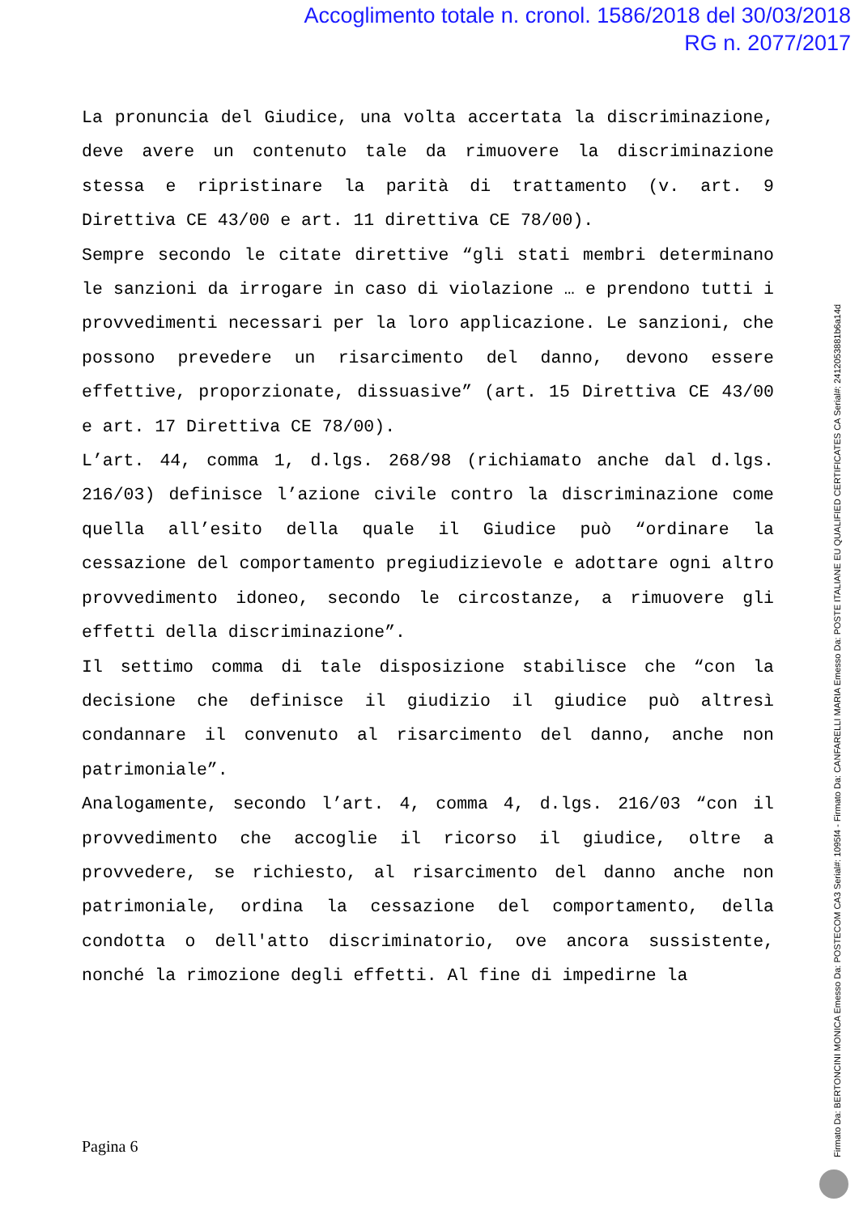Accoglimento totale n. cronol. 1586/2018 del 30/03/2018
RG n. 2077/2017
La pronuncia del Giudice, una volta accertata la discriminazione, deve avere un contenuto tale da rimuovere la discriminazione stessa e ripristinare la parità di trattamento (v. art. 9 Direttiva CE 43/00 e art. 11 direttiva CE 78/00).
Sempre secondo le citate direttive “gli stati membri determinano le sanzioni da irrogare in caso di violazione … e prendono tutti i provvedimenti necessari per la loro applicazione. Le sanzioni, che possono prevedere un risarcimento del danno, devono essere effettive, proporzionate, dissuasive” (art. 15 Direttiva CE 43/00 e art. 17 Direttiva CE 78/00).
L’art. 44, comma 1, d.lgs. 268/98 (richiamato anche dal d.lgs. 216/03) definisce l’azione civile contro la discriminazione come quella all’esito della quale il Giudice può “ordinare la cessazione del comportamento pregiudizievole e adottare ogni altro provvedimento idoneo, secondo le circostanze, a rimuovere gli effetti della discriminazione”.
Il settimo comma di tale disposizione stabilisce che “con la decisione che definisce il giudizio il giudice può altresì condannare il convenuto al risarcimento del danno, anche non patrimoniale”.
Analogamente, secondo l’art. 4, comma 4, d.lgs. 216/03 “con il provvedimento che accoglie il ricorso il giudice, oltre a provvedere, se richiesto, al risarcimento del danno anche non patrimoniale, ordina la cessazione del comportamento, della condotta o dell'atto discriminatorio, ove ancora sussistente, nonché la rimozione degli effetti. Al fine di impedirne la
Pagina 6
Firmato Da: BERTONCINI MONICA Emesso Da: POSTECOM CA3 Serial#: 1095f4 - Firmato Da: CANFARELLI MARIA Emesso Da: POSTE ITALIANE EU QUALIFIED CERTIFICATES CA Serial#: 2412053881b6a14d